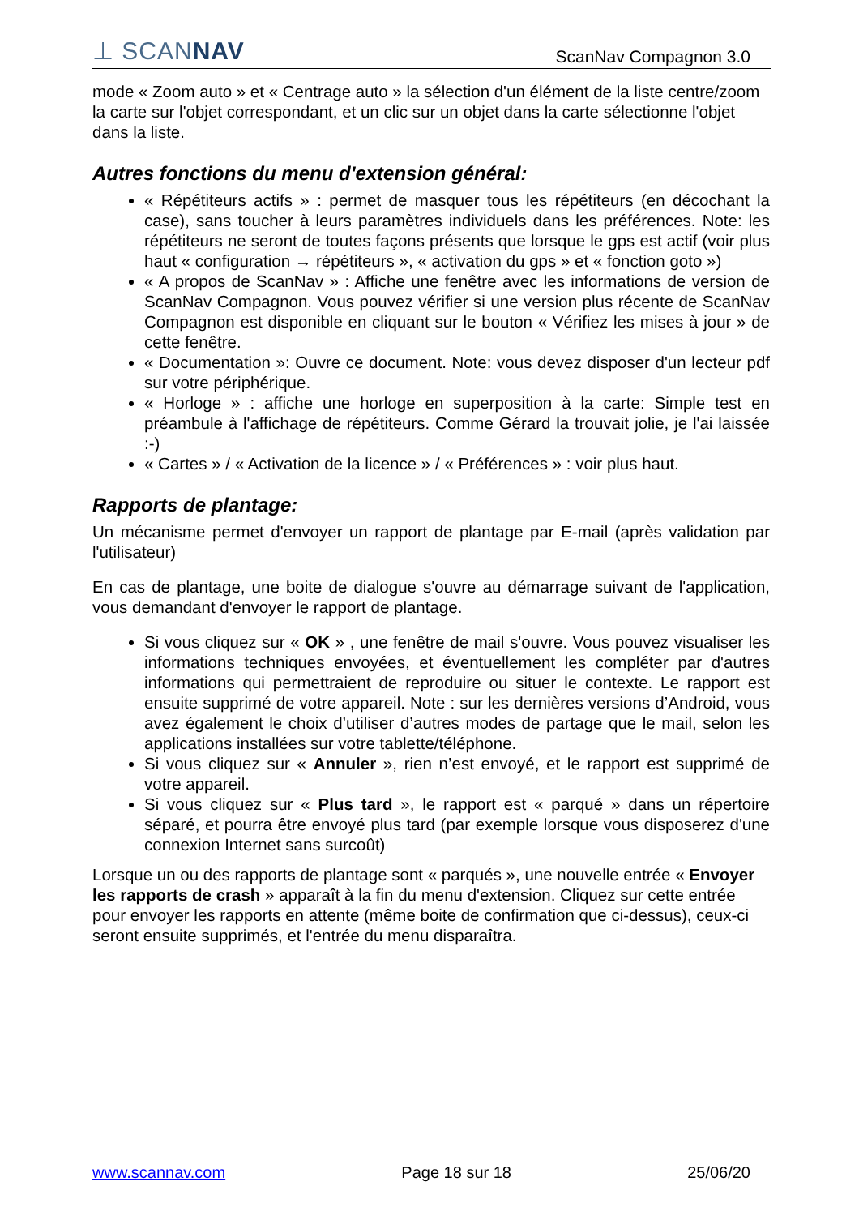⊥ SCANNAV
ScanNav Compagnon 3.0
mode « Zoom auto » et « Centrage auto » la sélection d'un élément de la liste centre/zoom la carte sur l'objet correspondant, et un clic sur un objet dans la carte sélectionne l'objet dans la liste.
Autres fonctions du menu d'extension général:
« Répétiteurs actifs » : permet de masquer tous les répétiteurs (en décochant la case), sans toucher à leurs paramètres individuels dans les préférences. Note: les répétiteurs ne seront de toutes façons présents que lorsque le gps est actif (voir plus haut « configuration → répétiteurs », « activation du gps » et « fonction goto »)
« A propos de ScanNav » : Affiche une fenêtre avec les informations de version de ScanNav Compagnon. Vous pouvez vérifier si une version plus récente de ScanNav Compagnon est disponible en cliquant sur le bouton « Vérifiez les mises à jour » de cette fenêtre.
« Documentation »: Ouvre ce document. Note: vous devez disposer d'un lecteur pdf sur votre périphérique.
« Horloge » : affiche une horloge en superposition à la carte: Simple test en préambule à l'affichage de répétiteurs. Comme Gérard la trouvait jolie, je l'ai laissée :-)
« Cartes » / « Activation de la licence » / « Préférences » : voir plus haut.
Rapports de plantage:
Un mécanisme permet d'envoyer un rapport de plantage par E-mail (après validation par l'utilisateur)
En cas de plantage, une boite de dialogue s'ouvre au démarrage suivant de l'application, vous demandant d'envoyer le rapport de plantage.
Si vous cliquez sur « OK » , une fenêtre de mail s'ouvre. Vous pouvez visualiser les informations techniques envoyées, et éventuellement les compléter par d'autres informations qui permettraient de reproduire ou situer le contexte. Le rapport est ensuite supprimé de votre appareil. Note : sur les dernières versions d’Android, vous avez également le choix d’utiliser d’autres modes de partage que le mail, selon les applications installées sur votre tablette/téléphone.
Si vous cliquez sur « Annuler », rien n’est envoyé, et le rapport est supprimé de votre appareil.
Si vous cliquez sur « Plus tard », le rapport est « parqué » dans un répertoire séparé, et pourra être envoyé plus tard (par exemple lorsque vous disposerez d'une connexion Internet sans surcoût)
Lorsque un ou des rapports de plantage sont « parqués », une nouvelle entrée « Envoyer les rapports de crash » apparaît à la fin du menu d'extension. Cliquez sur cette entrée pour envoyer les rapports en attente (même boite de confirmation que ci-dessus), ceux-ci seront ensuite supprimés, et l'entrée du menu disparaîtra.
www.scannav.com Page 18 sur 18 25/06/20